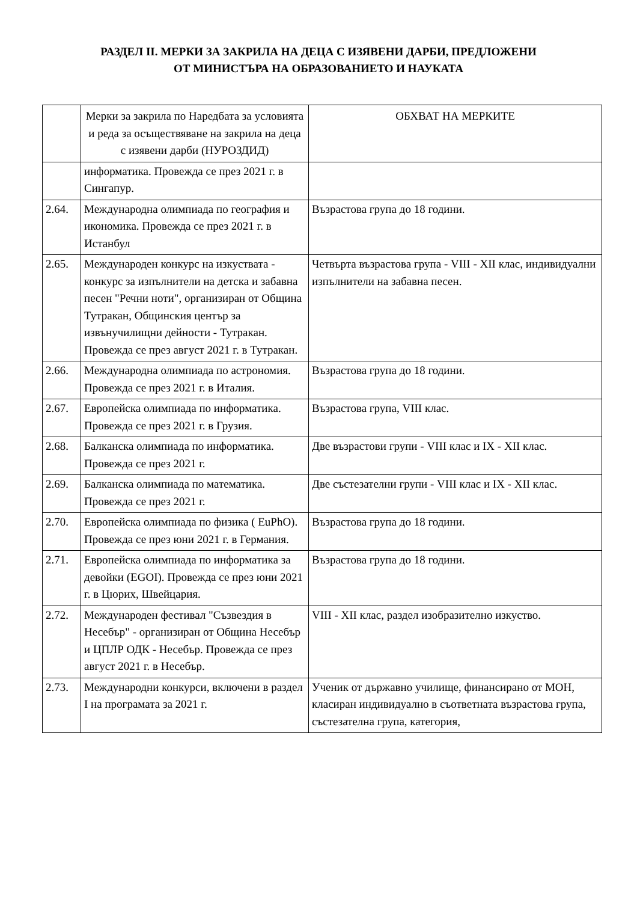РАЗДЕЛ II. МЕРКИ ЗА ЗАКРИЛА НА ДЕЦА С ИЗЯВЕНИ ДАРБИ, ПРЕДЛОЖЕНИ
ОТ МИНИСТЪРА НА ОБРАЗОВАНИЕТО И НАУКАТА
| | Мерки за закрила по Наредбата за условията и реда за осъществяване на закрила на деца с изявени дарби (НУРОЗДИД) | ОБХВАТ НА МЕРКИТЕ |
| --- | --- | --- |
| | информатика. Провежда се през 2021 г. в Сингапур. | |
| 2.64. | Международна олимпиада по география и икономика. Провежда се през 2021 г. в Истанбул | Възрастова група до 18 години. |
| 2.65. | Международен конкурс на изкуствата - конкурс за изпълнители на детска и забавна песен "Речни ноти", организиран от Община Тутракан, Общинския център за извънучилищни дейности - Тутракан. Провежда се през август 2021 г. в Тутракан. | Четвърта възрастова група - VIII - XII клас, индивидуални изпълнители на забавна песен. |
| 2.66. | Международна олимпиада по астрономия. Провежда се през 2021 г. в Италия. | Възрастова група до 18 години. |
| 2.67. | Европейска олимпиада по информатика. Провежда се през 2021 г. в Грузия. | Възрастова група, VIII клас. |
| 2.68. | Балканска олимпиада по информатика. Провежда се през 2021 г. | Две възрастови групи - VIII клас и IX - XII клас. |
| 2.69. | Балканска олимпиада по математика. Провежда се през 2021 г. | Две състезателни групи - VIII клас и IX - XII клас. |
| 2.70. | Европейска олимпиада по физика ( EuPhO). Провежда се през юни 2021 г. в Германия. | Възрастова група до 18 години. |
| 2.71. | Европейска олимпиада по информатика за девойки (EGOI). Провежда се през юни 2021 г. в Цюрих, Швейцария. | Възрастова група до 18 години. |
| 2.72. | Международен фестивал "Съзвездия в Несебър" - организиран от Община Несебър и ЦПЛР ОДК - Несебър. Провежда се през август 2021 г. в Несебър. | VIII - XII клас, раздел изобразително изкуство. |
| 2.73. | Международни конкурси, включени в раздел I на програмата за 2021 г. | Ученик от държавно училище, финансирано от МОН, класиран индивидуално в съответната възрастова група, състезателна група, категория, |